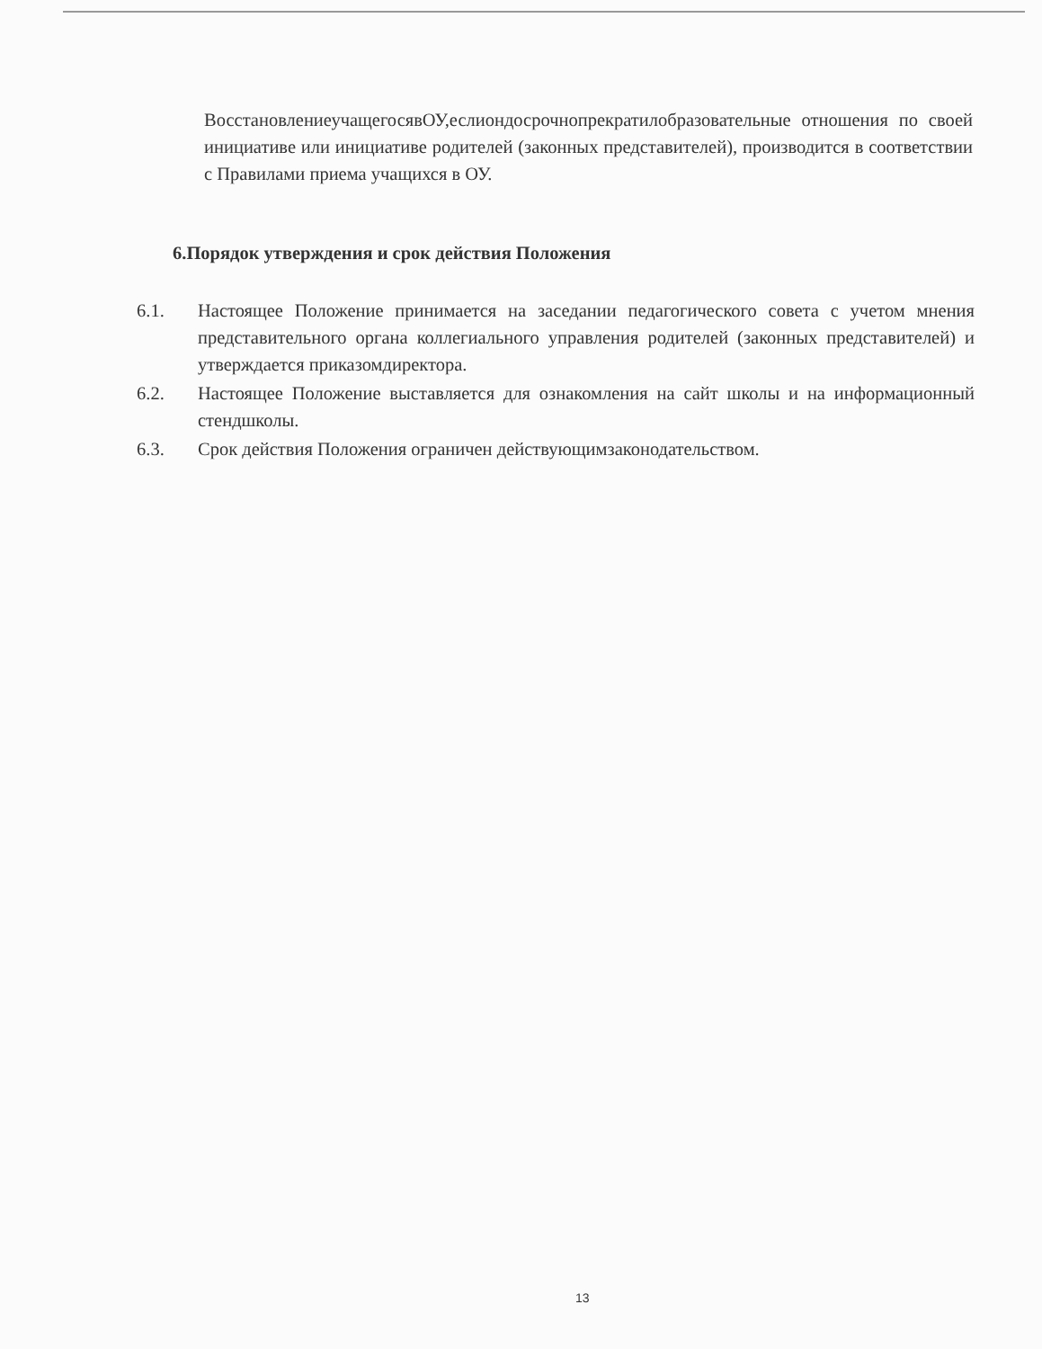ВосстановлениеучащегосявОУ,еслиондосрочнопрекратилобразовательные отношения по своей инициативе или инициативе родителей (законных представителей), производится в соответствии с Правилами приема учащихся в ОУ.
6.Порядок утверждения и срок действия Положения
6.1. Настоящее Положение принимается на заседании педагогического совета с учетом мнения представительного органа коллегиального управления родителей (законных представителей) и утверждается приказомдиректора.
6.2. Настоящее Положение выставляется для ознакомления на сайт школы и на информационный стендшколы.
6.3. Срок действия Положения ограничен действующимзаконодательством.
13